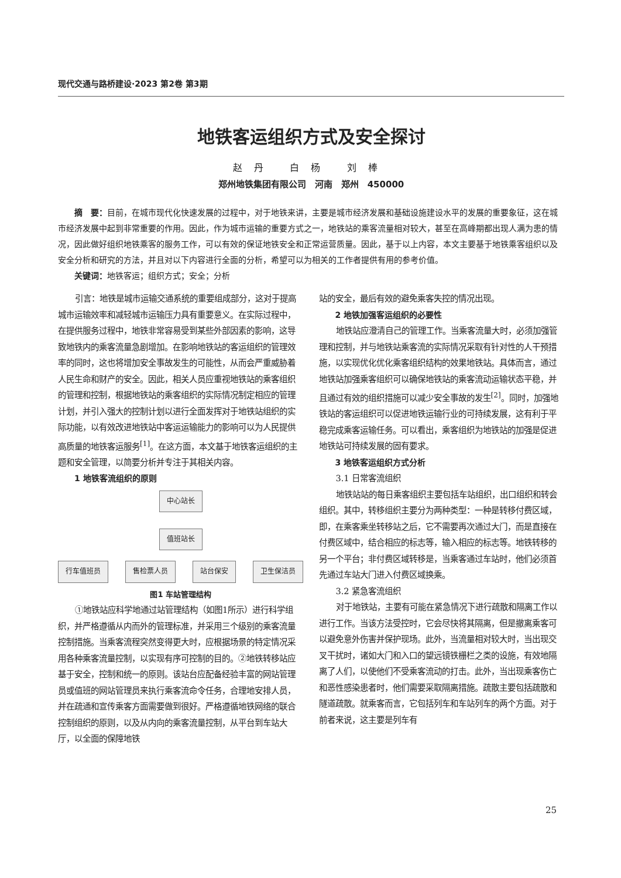现代交通与路桥建设·2023 第2卷 第3期
地铁客运组织方式及安全探讨
赵丹 白杨 刘棒
郑州地铁集团有限公司　河南　郑州　450000
摘　要：目前，在城市现代化快速发展的过程中，对于地铁来讲，主要是城市经济发展和基础设施建设水平的发展的重要象征，这在城市经济发展中起到非常重要的作用。因此，作为城市运输的重要方式之一，地铁站的乘客流量相对较大，甚至在高峰期都出现人满为患的情况，因此做好组织地铁乘客的服务工作，可以有效的保证地铁安全和正常运营质量。因此，基于以上内容，本文主要基于地铁乘客组织以及安全分析和研究的方法，并且对以下内容进行全面的分析，希望可以为相关的工作者提供有用的参考价值。
关键词：地铁客运；组织方式；安全；分析
引言：地铁是城市运输交通系统的重要组成部分，这对于提高城市运输效率和减轻城市运输压力具有重要意义。在实际过程中，在提供服务过程中，地铁非常容易受到某些外部因素的影响，这导致地铁内的乘客流量急剧增加。在影响地铁站的客运组织的管理效率的同时，这也将增加安全事故发生的可能性，从而会严重威胁着人民生命和财产的安全。因此，相关人员应重视地铁站的乘客组织的管理和控制，根据地铁站的乘客组织的实际情况制定相应的管理计划，并引入强大的控制计划以进行全面发挥对于地铁站组织的实际功能，以有效改进地铁站中客运运输能力的影响可以为人民提供高质量的地铁客运服务<sup>[1]</sup>。在这方面，本文基于地铁客运组织的主题和安全管理，以简要分析并专注于其相关内容。
1 地铁客流组织的原则
中心站长
值班站长
行车值班员 售检票人员 站台保安 卫生保洁员
图1 车站管理结构
①地铁站应科学地通过站管理结构（如图1所示）进行科学组织，并严格遵循从内而外的管理标准，并采用三个级别的乘客流量控制措施。当乘客流程突然变得更大时，应根据场景的特定情况采用各种乘客流量控制，以实现有序可控制的目的。②地铁转移站应基于安全，控制和统一的原则。该站台应配备经验丰富的网站管理员或值班的网站管理员来执行乘客流命令任务，合理地安排人员，并在疏通和宣传乘客方面需要做到很好。严格遵循地铁网络的联合控制组织的原则，以及从内向的乘客流量控制，从平台到车站大厅，以全面的保障地铁
站的安全，最后有效的避免乘客失控的情况出现。
2 地铁加强客运组织的必要性
地铁站应澄清自己的管理工作。当乘客流量大时，必须加强管理和控制，并与地铁站乘客流的实际情况采取有针对性的人干预措施，以实现优化优化乘客组织结构的效果地铁站。具体而言，通过地铁站加强乘客组织可以确保地铁站的乘客流动运输状态平稳，并且通过有效的组织措施可以减少安全事故的发生<sup>[2]</sup>。同时，加强地铁站的客运组织可以促进地铁运输行业的可持续发展，这有利于平稳完成乘客运输任务。可以看出，乘客组织为地铁站的加强是促进地铁站可持续发展的固有要求。
3 地铁客运组织方式分析
3.1 日常客流组织
地铁站站的每日乘客组织主要包括车站组织，出口组织和转会组织。其中，转移组织主要分为两种类型：一种是转移付费区域，即，在乘客乘坐转移站之后，它不需要再次通过大门，而是直接在付费区域中，结合相应的标志等，输入相应的标志等。地铁转移的另一个平台；非付费区域转移是，当乘客通过车站时，他们必须首先通过车站大门进入付费区域换乘。
3.2 紧急客流组织
对于地铁站，主要有可能在紧急情况下进行疏散和隔离工作以进行工作。当该方法受控时，它会尽快将其隔离，但是撤离乘客可以避免意外伤害并保护现场。此外，当流量相对较大时，当出现交叉干扰时，诸如大门和入口的望远镜铁栅栏之类的设施，有效地隔离了人们，以使他们不受乘客流动的打击。此外，当出现乘客伤亡和恶性感染患者时，他们需要采取隔离措施。疏散主要包括疏散和隧道疏散。就乘客而言，它包括列车和车站列车的两个方面。对于前者来说，这主要是列车有
25